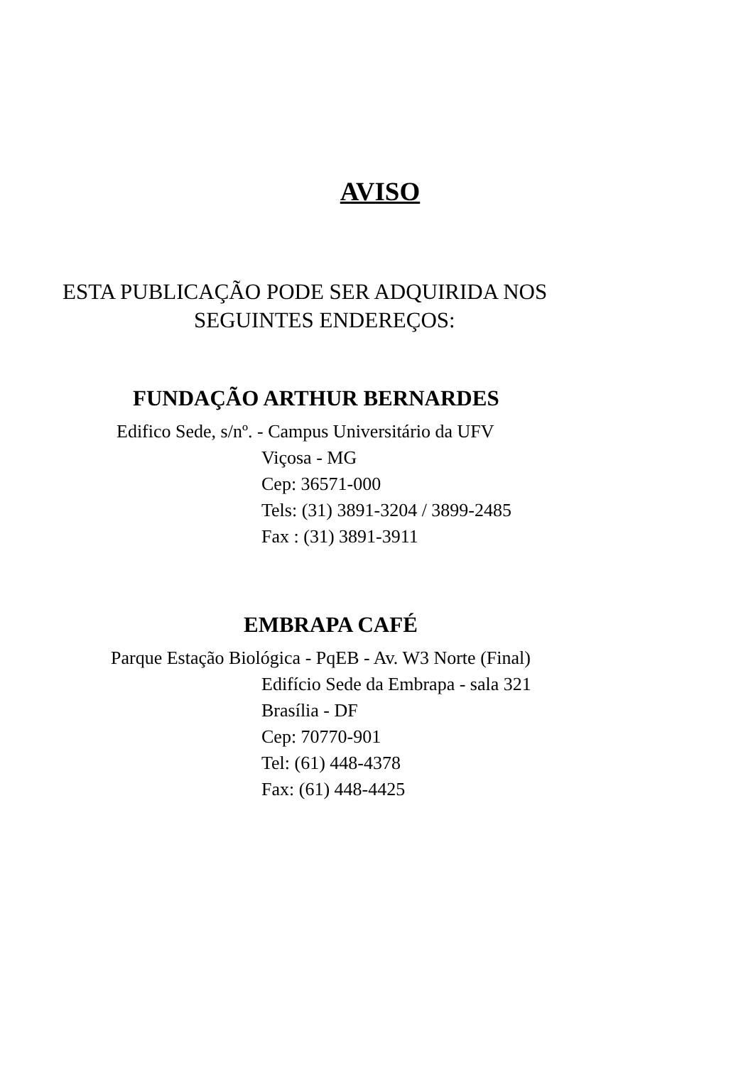AVISO
ESTA PUBLICAÇÃO PODE SER ADQUIRIDA NOS
SEGUINTES ENDEREÇOS:
FUNDAÇÃO ARTHUR BERNARDES
Edifico Sede, s/nº. - Campus Universitário da UFV
Viçosa - MG
Cep: 36571-000
Tels: (31) 3891-3204 / 3899-2485
Fax : (31) 3891-3911
EMBRAPA CAFÉ
Parque Estação Biológica - PqEB - Av. W3 Norte (Final)
Edifício Sede da Embrapa - sala 321
Brasília - DF
Cep: 70770-901
Tel: (61) 448-4378
Fax: (61) 448-4425